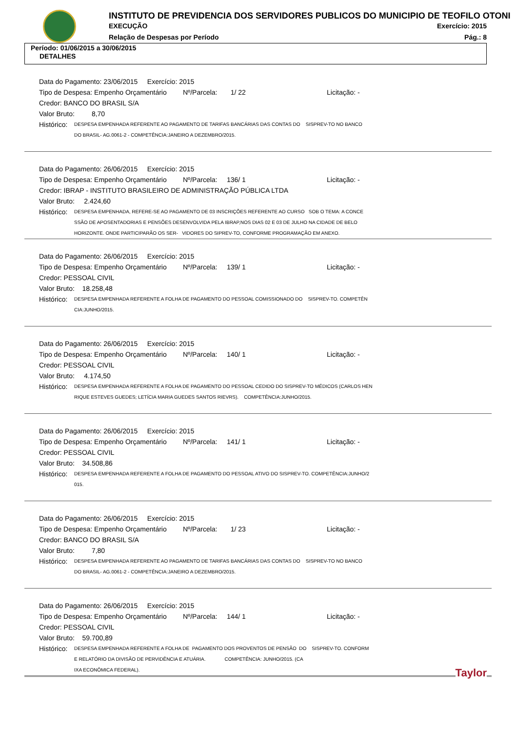INSTITUTO DE PREVIDENCIA DOS SERVIDORES PUBLICOS DO MUNICIPIO DE TEOFILO OTONI
EXECUÇÃO Exercício: 2015
Relação de Despesas por Período
Pág.: 8
Período: 01/06/2015 a 30/06/2015
DETALHES
Data do Pagamento: 23/06/2015 Exercício: 2015
Tipo de Despesa: Empenho Orçamentário Nº/Parcela: 1/ 22 Licitação: -
Credor: BANCO DO BRASIL S/A
Valor Bruto: 8,70
Histórico:
DESPESA EMPENHADA REFERENTE AO PAGAMENTO DE TARIFAS BANCÁRIAS DAS CONTAS DO SISPREV-TO NO BANCO
DO BRASIL- AG.0061-2 - COMPETÊNCIA:JANEIRO A DEZEMBRO/2015.
Data do Pagamento: 26/06/2015 Exercício: 2015
Tipo de Despesa: Empenho Orçamentário Nº/Parcela: 136/ 1 Licitação: -
Credor: IBRAP - INSTITUTO BRASILEIRO DE ADMINISTRAÇÃO PÚBLICA LTDA
Valor Bruto: 2.424,60
Histórico:
DESPESA EMPENHADA, REFERE-SE AO PAGAMENTO DE 03 INSCRIÇÕES REFERENTE AO CURSO SOB O TEMA: A CONCE
SSÃO DE APOSENTADORIAS E PENSÕES DESENVOLVIDA PELA IBRAP,NOS DIAS 02 E 03 DE JULHO NA CIDADE DE BELO
HORIZONTE. ONDE PARTICIPARÃO OS SER- VIDORES DO SIPREV-TO, CONFORME PROGRAMAÇÃO EM ANEXO.
Data do Pagamento: 26/06/2015 Exercício: 2015
Tipo de Despesa: Empenho Orçamentário Nº/Parcela: 139/ 1 Licitação: -
Credor: PESSOAL CIVIL
Valor Bruto: 18.258,48
Histórico:
DESPESA EMPENHADA REFERENTE A FOLHA DE PAGAMENTO DO PESSOAL COMISSIONADO DO SISPREV-TO. COMPETÊN
CIA:JUNHO/2015.
Data do Pagamento: 26/06/2015 Exercício: 2015
Tipo de Despesa: Empenho Orçamentário Nº/Parcela: 140/ 1 Licitação: -
Credor: PESSOAL CIVIL
Valor Bruto: 4.174,50
Histórico:
DESPESA EMPENHADA REFERENTE A FOLHA DE PAGAMENTO DO PESSOAL CEDIDO DO SISPREV-TO MÉDICOS (CARLOS HEN
RIQUE ESTEVES GUEDES; LETÍCIA MARIA GUEDES SANTOS RIEVRS). COMPETÊNCIA:JUNHO/2015.
Data do Pagamento: 26/06/2015 Exercício: 2015
Tipo de Despesa: Empenho Orçamentário Nº/Parcela: 141/ 1 Licitação: -
Credor: PESSOAL CIVIL
Valor Bruto: 34.508,86
Histórico:
DESPESA EMPENHADA REFERENTE A FOLHA DE PAGAMENTO DO PESSOAL ATIVO DO SISPREV-TO. COMPETÊNCIA:JUNHO/2
015.
Data do Pagamento: 26/06/2015 Exercício: 2015
Tipo de Despesa: Empenho Orçamentário Nº/Parcela: 1/ 23 Licitação: -
Credor: BANCO DO BRASIL S/A
Valor Bruto: 7,80
Histórico:
DESPESA EMPENHADA REFERENTE AO PAGAMENTO DE TARIFAS BANCÁRIAS DAS CONTAS DO SISPREV-TO NO BANCO
DO BRASIL- AG.0061-2 - COMPETÊNCIA:JANEIRO A DEZEMBRO/2015.
Data do Pagamento: 26/06/2015 Exercício: 2015
Tipo de Despesa: Empenho Orçamentário Nº/Parcela: 144/ 1 Licitação: -
Credor: PESSOAL CIVIL
Valor Bruto: 59.700,89
Histórico:
DESPESA EMPENHADA REFERENTE A FOLHA DE PAGAMENTO DOS PROVENTOS DE PENSÃO DO SISPREV-TO. CONFORM
E RELATÓRIO DA DIVISÃO DE PERVIDÊNCIA E ATUÁRIA. COMPETÊNCIA: JUNHO/2015. (CA
IXA ECONÔMICA FEDERAL).
Taylor